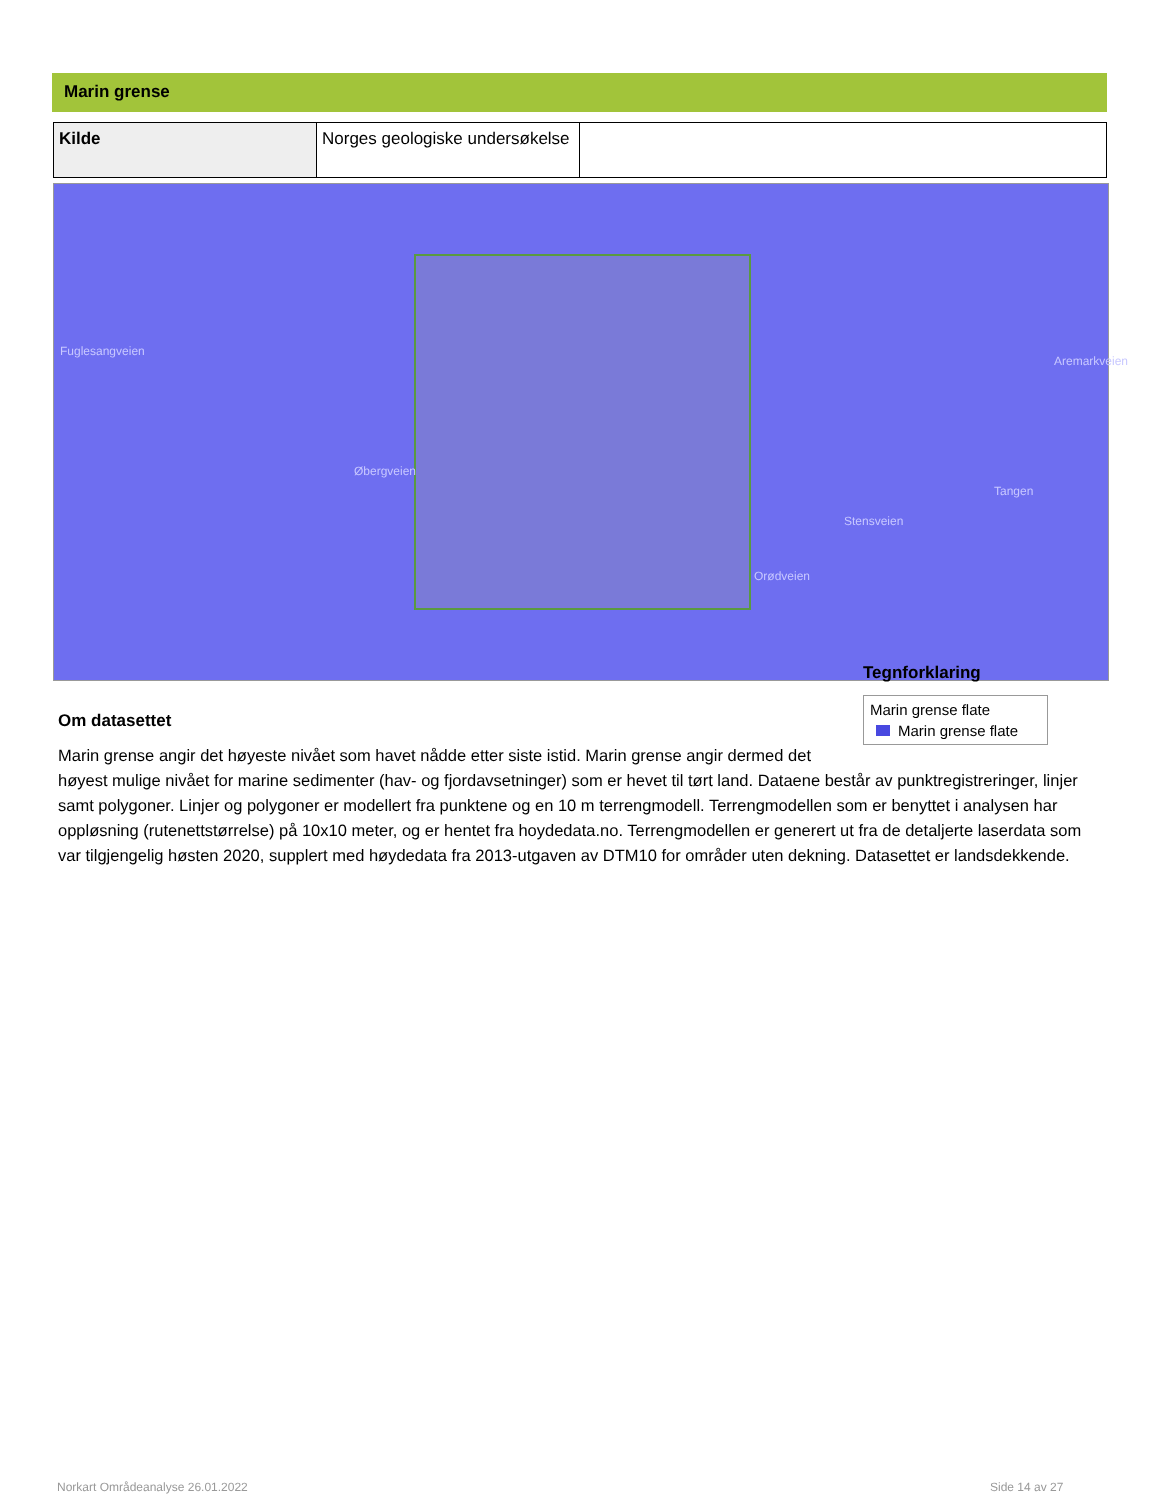Marin grense
| Kilde | Norges geologiske undersøkelse | |
Fuglesangveien
Øbergveien
Stensveien
Orødveien
Aremarkveien
Tangen
Tegnforklaring
Marin grense flate
Marin grense flate
Om datasettet
Marin grense angir det høyeste nivået som havet nådde etter siste istid. Marin grense angir dermed det høyest mulige nivået for marine sedimenter (hav- og fjordavsetninger) som er hevet til tørt land. Dataene består av punktregistreringer, linjer samt polygoner. Linjer og polygoner er modellert fra punktene og en 10 m terrengmodell. Terrengmodellen som er benyttet i analysen har oppløsning (rutenettstørrelse) på 10x10 meter, og er hentet fra hoydedata.no. Terrengmodellen er generert ut fra de detaljerte laserdata som var tilgjengelig høsten 2020, supplert med høydedata fra 2013-utgaven av DTM10 for områder uten dekning. Datasettet er landsdekkende.
Norkart Områdeanalyse 26.01.2022
Side 14 av 27